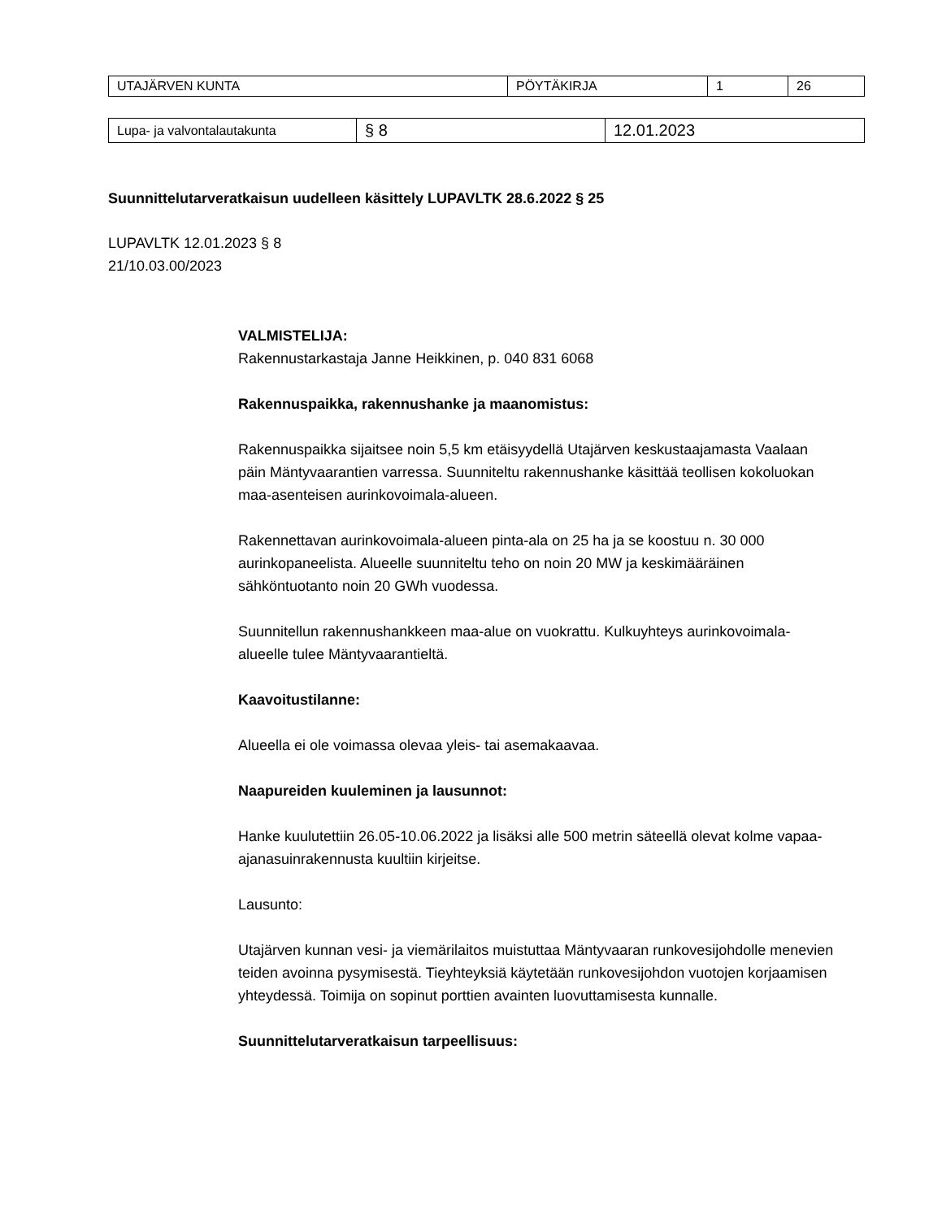| UTAJÄRVEN KUNTA | PÖYTÄKIRJA | 1 | 26 |
| Lupa- ja valvontalautakunta | § 8 | 12.01.2023 |
Suunnittelutarveratkaisun uudelleen käsittely LUPAVLTK 28.6.2022 § 25
LUPAVLTK 12.01.2023 § 8
21/10.03.00/2023
VALMISTELIJA:
Rakennustarkastaja Janne Heikkinen, p. 040 831 6068
Rakennuspaikka, rakennushanke ja maanomistus:
Rakennuspaikka sijaitsee noin 5,5 km etäisyydellä Utajärven keskustaajamasta Vaalaan päin Mäntyvaarantien varressa. Suunniteltu rakennushanke käsittää teollisen kokoluokan maa-asenteisen aurinkovoimala-alueen.
Rakennettavan aurinkovoimala-alueen pinta-ala on 25 ha ja se koostuu n. 30 000 aurinkopaneelista. Alueelle suunniteltu teho on noin 20 MW ja keskimääräinen sähköntuotanto noin 20 GWh vuodessa.
Suunnitellun rakennushankkeen maa-alue on vuokrattu. Kulkuyhteys aurinkovoimala-alueelle tulee Mäntyvaarantieltä.
Kaavoitustilanne:
Alueella ei ole voimassa olevaa yleis- tai asemakaavaa.
Naapureiden kuuleminen ja lausunnot:
Hanke kuulutettiin 26.05-10.06.2022 ja lisäksi alle 500 metrin säteellä olevat kolme vapaa-ajanasuinrakennusta kuultiin kirjeitse.
Lausunto:
Utajärven kunnan vesi- ja viemärilaitos muistuttaa Mäntyvaaran runkovesijohdolle menevien teiden avoinna pysymisestä. Tieyhteyksiä käytetään runkovesijohdon vuotojen korjaamisen yhteydessä. Toimija on sopinut porttien avainten luovuttamisesta kunnalle.
Suunnittelutarveratkaisun tarpeellisuus: